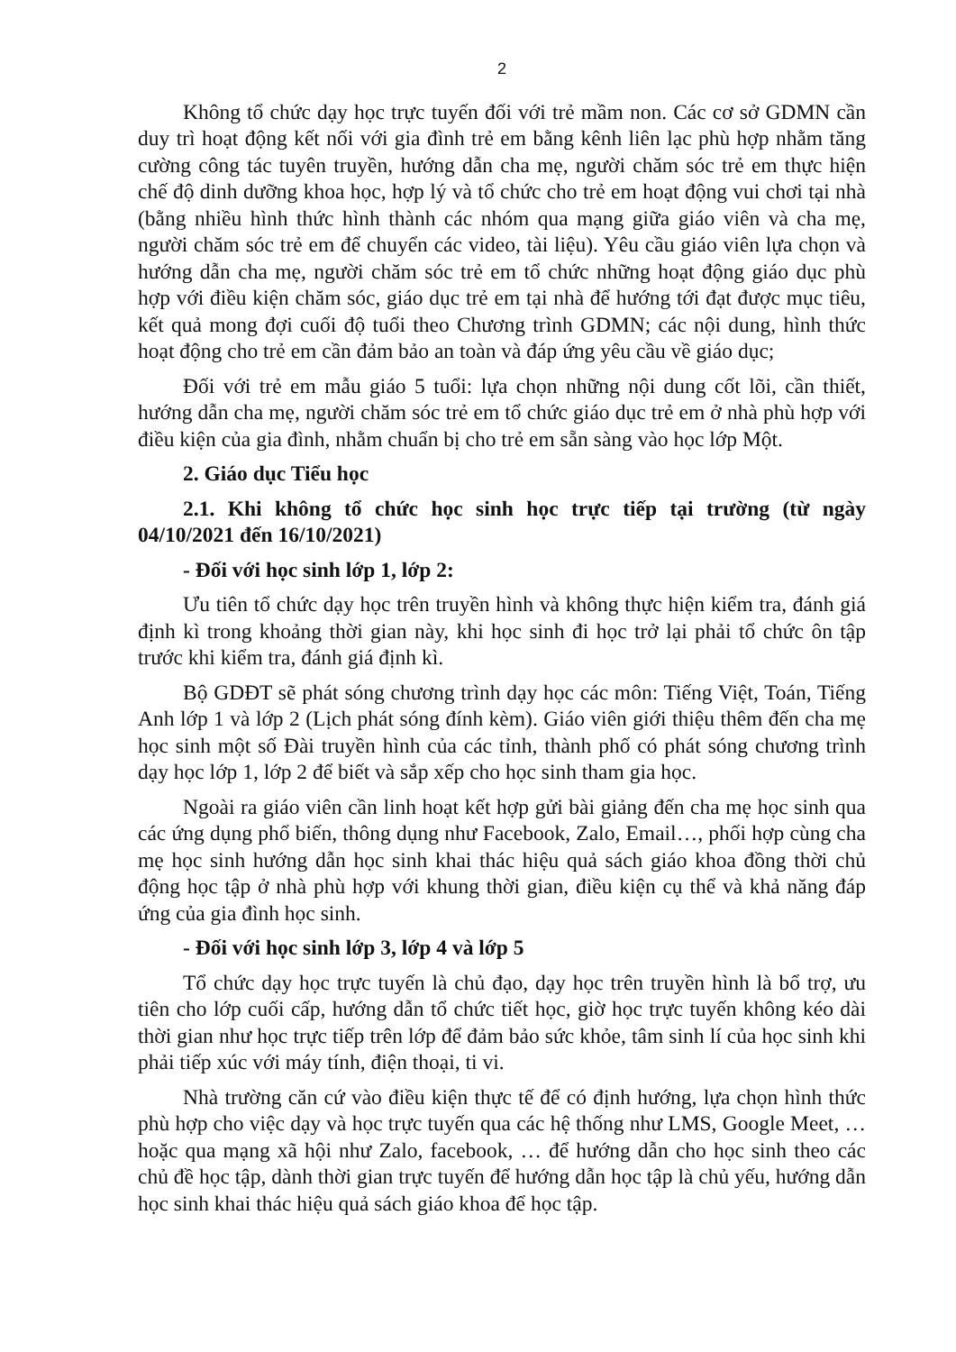2
Không tổ chức dạy học trực tuyến đối với trẻ mầm non. Các cơ sở GDMN cần duy trì hoạt động kết nối với gia đình trẻ em bằng kênh liên lạc phù hợp nhằm tăng cường công tác tuyên truyền, hướng dẫn cha mẹ, người chăm sóc trẻ em thực hiện chế độ dinh dưỡng khoa học, hợp lý và tổ chức cho trẻ em hoạt động vui chơi tại nhà (bằng nhiều hình thức hình thành các nhóm qua mạng giữa giáo viên và cha mẹ, người chăm sóc trẻ em để chuyển các video, tài liệu). Yêu cầu giáo viên lựa chọn và hướng dẫn cha mẹ, người chăm sóc trẻ em tổ chức những hoạt động giáo dục phù hợp với điều kiện chăm sóc, giáo dục trẻ em tại nhà để hướng tới đạt được mục tiêu, kết quả mong đợi cuối độ tuổi theo Chương trình GDMN; các nội dung, hình thức hoạt động cho trẻ em cần đảm bảo an toàn và đáp ứng yêu cầu về giáo dục;
Đối với trẻ em mẫu giáo 5 tuổi: lựa chọn những nội dung cốt lõi, cần thiết, hướng dẫn cha mẹ, người chăm sóc trẻ em tổ chức giáo dục trẻ em ở nhà phù hợp với điều kiện của gia đình, nhằm chuẩn bị cho trẻ em sẵn sàng vào học lớp Một.
2. Giáo dục Tiểu học
2.1. Khi không tổ chức học sinh học trực tiếp tại trường (từ ngày 04/10/2021 đến 16/10/2021)
- Đối với học sinh lớp 1, lớp 2:
Ưu tiên tổ chức dạy học trên truyền hình và không thực hiện kiểm tra, đánh giá định kì trong khoảng thời gian này, khi học sinh đi học trở lại phải tổ chức ôn tập trước khi kiểm tra, đánh giá định kì.
Bộ GDĐT sẽ phát sóng chương trình dạy học các môn: Tiếng Việt, Toán, Tiếng Anh lớp 1 và lớp 2 (Lịch phát sóng đính kèm). Giáo viên giới thiệu thêm đến cha mẹ học sinh một số Đài truyền hình của các tỉnh, thành phố có phát sóng chương trình dạy học lớp 1, lớp 2 để biết và sắp xếp cho học sinh tham gia học.
Ngoài ra giáo viên cần linh hoạt kết hợp gửi bài giảng đến cha mẹ học sinh qua các ứng dụng phổ biến, thông dụng như Facebook, Zalo, Email…, phối hợp cùng cha mẹ học sinh hướng dẫn học sinh khai thác hiệu quả sách giáo khoa đồng thời chủ động học tập ở nhà phù hợp với khung thời gian, điều kiện cụ thể và khả năng đáp ứng của gia đình học sinh.
- Đối với học sinh lớp 3, lớp 4 và lớp 5
Tổ chức dạy học trực tuyến là chủ đạo, dạy học trên truyền hình là bổ trợ, ưu tiên cho lớp cuối cấp, hướng dẫn tổ chức tiết học, giờ học trực tuyến không kéo dài thời gian như học trực tiếp trên lớp để đảm bảo sức khỏe, tâm sinh lí của học sinh khi phải tiếp xúc với máy tính, điện thoại, ti vi.
Nhà trường căn cứ vào điều kiện thực tế để có định hướng, lựa chọn hình thức phù hợp cho việc dạy và học trực tuyến qua các hệ thống như LMS, Google Meet, … hoặc qua mạng xã hội như Zalo, facebook, … để hướng dẫn cho học sinh theo các chủ đề học tập, dành thời gian trực tuyến để hướng dẫn học tập là chủ yếu, hướng dẫn học sinh khai thác hiệu quả sách giáo khoa để học tập.